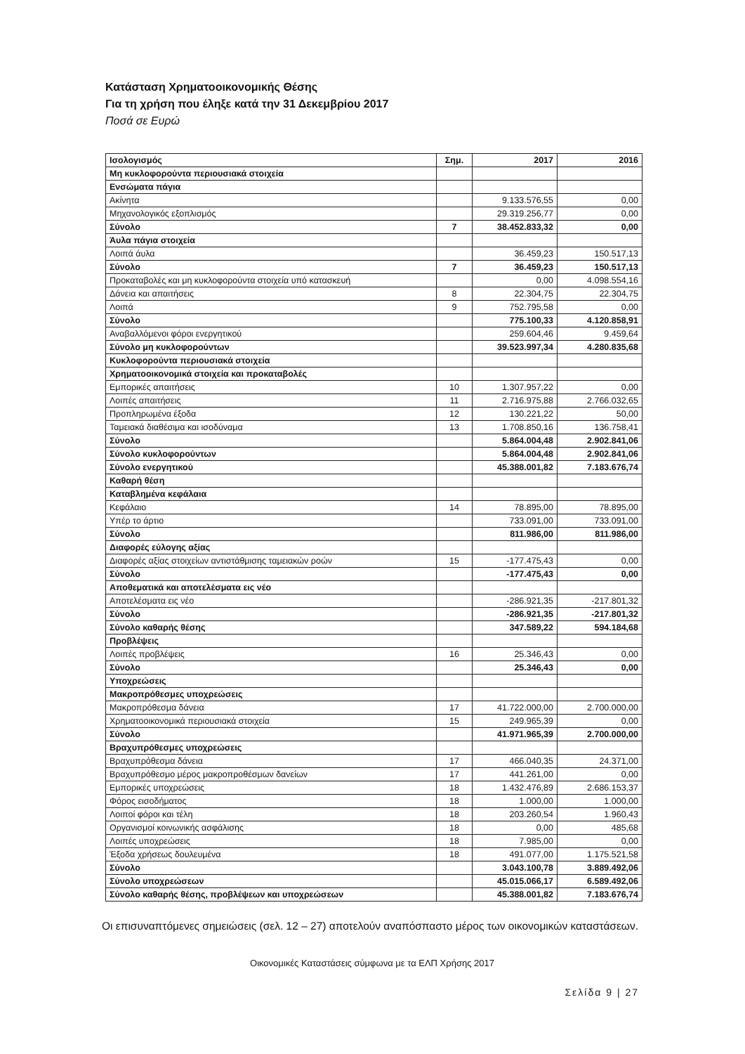Κατάσταση Χρηματοοικονομικής Θέσης
Για τη χρήση που έληξε κατά την 31 Δεκεμβρίου 2017
Ποσά σε Ευρώ
| Ισολογισμός | Σημ. | 2017 | 2016 |
| --- | --- | --- | --- |
| Μη κυκλοφορούντα περιουσιακά στοιχεία | | | |
| Ενσώματα πάγια | | | |
| Ακίνητα | | 9.133.576,55 | 0,00 |
| Μηχανολογικός εξοπλισμός | | 29.319.256,77 | 0,00 |
| Σύνολο | 7 | 38.452.833,32 | 0,00 |
| Άυλα πάγια στοιχεία | | | |
| Λοιπά άυλα | | 36.459,23 | 150.517,13 |
| Σύνολο | 7 | 36.459,23 | 150.517,13 |
| Προκαταβολές και μη κυκλοφορούντα στοιχεία υπό κατασκευή | | 0,00 | 4.098.554,16 |
| Δάνεια και απαιτήσεις | 8 | 22.304,75 | 22.304,75 |
| Λοιπά | 9 | 752.795,58 | 0,00 |
| Σύνολο | | 775.100,33 | 4.120.858,91 |
| Αναβαλλόμενοι φόροι ενεργητικού | | 259.604,46 | 9.459,64 |
| Σύνολο μη κυκλοφορούντων | | 39.523.997,34 | 4.280.835,68 |
| Κυκλοφορούντα περιουσιακά στοιχεία | | | |
| Χρηματοοικονομικά στοιχεία και προκαταβολές | | | |
| Εμπορικές απαιτήσεις | 10 | 1.307.957,22 | 0,00 |
| Λοιπές απαιτήσεις | 11 | 2.716.975,88 | 2.766.032,65 |
| Προπληρωμένα έξοδα | 12 | 130.221,22 | 50,00 |
| Ταμειακά διαθέσιμα και ισοδύναμα | 13 | 1.708.850,16 | 136.758,41 |
| Σύνολο | | 5.864.004,48 | 2.902.841,06 |
| Σύνολο κυκλοφορούντων | | 5.864.004,48 | 2.902.841,06 |
| Σύνολο ενεργητικού | | 45.388.001,82 | 7.183.676,74 |
| Καθαρή θέση | | | |
| Καταβλημένα κεφάλαια | | | |
| Κεφάλαιο | 14 | 78.895,00 | 78.895,00 |
| Υπέρ το άρτιο | | 733.091,00 | 733.091,00 |
| Σύνολο | | 811.986,00 | 811.986,00 |
| Διαφορές εύλογης αξίας | | | |
| Διαφορές αξίας στοιχείων αντιστάθμισης ταμειακών ροών | 15 | -177.475,43 | 0,00 |
| Σύνολο | | -177.475,43 | 0,00 |
| Αποθεματικά και αποτελέσματα εις νέο | | | |
| Αποτελέσματα εις νέο | | -286.921,35 | -217.801,32 |
| Σύνολο | | -286.921,35 | -217.801,32 |
| Σύνολο καθαρής θέσης | | 347.589,22 | 594.184,68 |
| Προβλέψεις | | | |
| Λοιπές προβλέψεις | 16 | 25.346,43 | 0,00 |
| Σύνολο | | 25.346,43 | 0,00 |
| Υποχρεώσεις | | | |
| Μακροπρόθεσμες υποχρεώσεις | | | |
| Μακροπρόθεσμα δάνεια | 17 | 41.722.000,00 | 2.700.000,00 |
| Χρηματοοικονομικά περιουσιακά στοιχεία | 15 | 249.965,39 | 0,00 |
| Σύνολο | | 41.971.965,39 | 2.700.000,00 |
| Βραχυπρόθεσμες υποχρεώσεις | | | |
| Βραχυπρόθεσμα δάνεια | 17 | 466.040,35 | 24.371,00 |
| Βραχυπρόθεσμο μέρος μακροπροθέσμων δανείων | 17 | 441.261,00 | 0,00 |
| Εμπορικές υποχρεώσεις | 18 | 1.432.476,89 | 2.686.153,37 |
| Φόρος εισοδήματος | 18 | 1.000,00 | 1.000,00 |
| Λοιποί φόροι και τέλη | 18 | 203.260,54 | 1.960,43 |
| Οργανισμοί κοινωνικής ασφάλισης | 18 | 0,00 | 485,68 |
| Λοιπές υποχρεώσεις | 18 | 7.985,00 | 0,00 |
| Έξοδα χρήσεως δουλευμένα | 18 | 491.077,00 | 1.175.521,58 |
| Σύνολο | | 3.043.100,78 | 3.889.492,06 |
| Σύνολο υποχρεώσεων | | 45.015.066,17 | 6.589.492,06 |
| Σύνολο καθαρής θέσης, προβλέψεων και υποχρεώσεων | | 45.388.001,82 | 7.183.676,74 |
Οι επισυναπτόμενες σημειώσεις (σελ. 12 – 27) αποτελούν αναπόσπαστο μέρος των οικονομικών καταστάσεων.
Οικονομικές Καταστάσεις σύμφωνα με τα ΕΛΠ Χρήσης 2017
Σελίδα 9 | 27